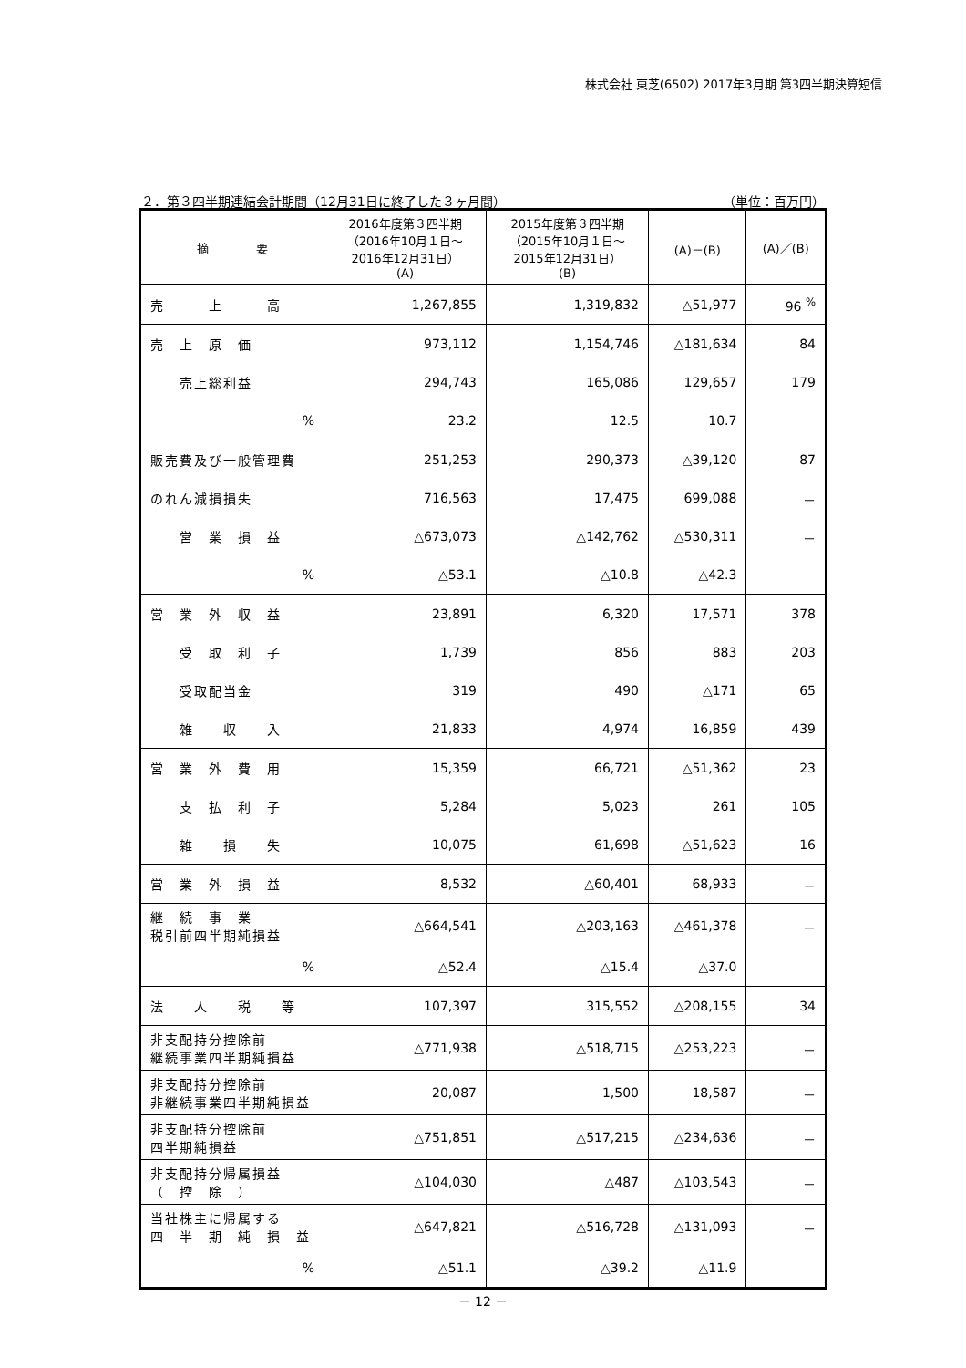株式会社 東芝(6502) 2017年3月期 第3四半期決算短信
２．第３四半期連結会計期間（12月31日に終了した３ヶ月間） （単位：百万円）
| 摘 要 | 2016年度第３四半期 （2016年10月１日～ 2016年12月31日） (A) | 2015年度第３四半期 （2015年10月１日～ 2015年12月31日） (B) | (A)－(B) | (A)／(B) |
| --- | --- | --- | --- | --- |
| 売 上 高 | 1,267,855 | 1,319,832 | △51,977 | 96 <sup>%</sup> |
| 売 上 原 価 | 973,112 | 1,154,746 | △181,634 | 84 |
| 売上総利益 | 294,743 | 165,086 | 129,657 | 179 |
| % | 23.2 | 12.5 | 10.7 | |
| 販売費及び一般管理費 | 251,253 | 290,373 | △39,120 | 87 |
| のれん減損損失 | 716,563 | 17,475 | 699,088 | － |
| 営 業 損 益 | △673,073 | △142,762 | △530,311 | － |
| % | △53.1 | △10.8 | △42.3 | |
| 営 業 外 収 益 | 23,891 | 6,320 | 17,571 | 378 |
| 受 取 利 子 | 1,739 | 856 | 883 | 203 |
| 受取配当金 | 319 | 490 | △171 | 65 |
| 雑 収 入 | 21,833 | 4,974 | 16,859 | 439 |
| 営 業 外 費 用 | 15,359 | 66,721 | △51,362 | 23 |
| 支 払 利 子 | 5,284 | 5,023 | 261 | 105 |
| 雑 損 失 | 10,075 | 61,698 | △51,623 | 16 |
| 営 業 外 損 益 | 8,532 | △60,401 | 68,933 | － |
| 継 続 事 業 税引前四半期純損益 | △664,541 | △203,163 | △461,378 | － |
| % | △52.4 | △15.4 | △37.0 | |
| 法 人 税 等 | 107,397 | 315,552 | △208,155 | 34 |
| 非支配持分控除前 継続事業四半期純損益 | △771,938 | △518,715 | △253,223 | － |
| 非支配持分控除前 非継続事業四半期純損益 | 20,087 | 1,500 | 18,587 | － |
| 非支配持分控除前 四半期純損益 | △751,851 | △517,215 | △234,636 | － |
| 非支配持分帰属損益 （ 控 除 ） | △104,030 | △487 | △103,543 | － |
| 当社株主に帰属する 四 半 期 純 損 益 | △647,821 | △516,728 | △131,093 | － |
| % | △51.1 | △39.2 | △11.9 | |
－ 12 －